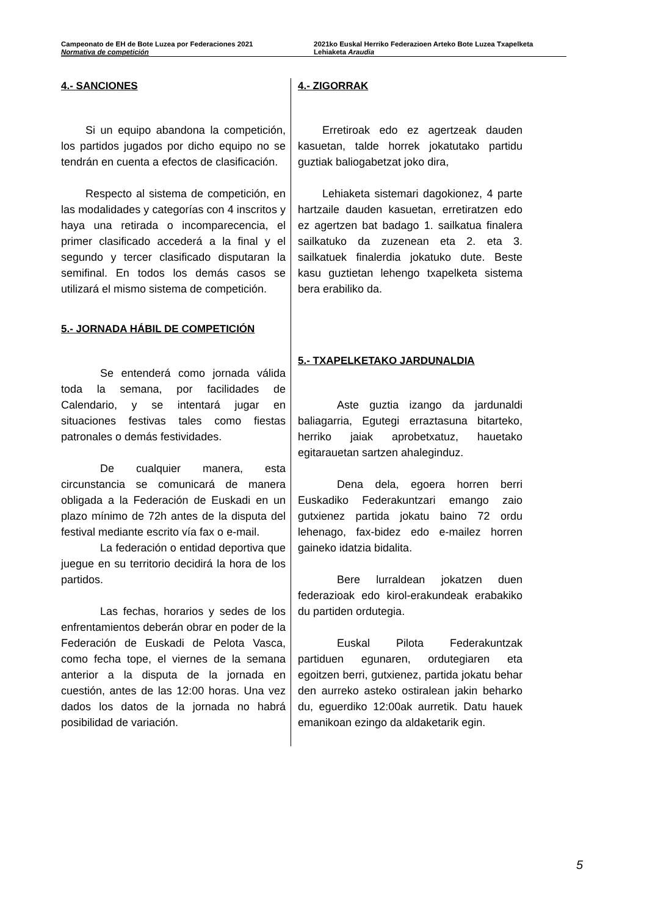Campeonato de EH de Bote Luzea por Federaciones 2021
Normativa de competición
2021ko Euskal Herriko Federazioen Arteko Bote Luzea Txapelketa
Lehiaketa Araudia
4.- SANCIONES
Si un equipo abandona la competición, los partidos jugados por dicho equipo no se tendrán en cuenta a efectos de clasificación.
Respecto al sistema de competición, en las modalidades y categorías con 4 inscritos y haya una retirada o incomparecencia, el primer clasificado accederá a la final y el segundo y tercer clasificado disputaran la semifinal. En todos los demás casos se utilizará el mismo sistema de competición.
5.- JORNADA HÁBIL DE COMPETICIÓN
Se entenderá como jornada válida toda la semana, por facilidades de Calendario, y se intentará jugar en situaciones festivas tales como fiestas patronales o demás festividades.
De cualquier manera, esta circunstancia se comunicará de manera obligada a la Federación de Euskadi en un plazo mínimo de 72h antes de la disputa del festival mediante escrito vía fax o e-mail.
La federación o entidad deportiva que juegue en su territorio decidirá la hora de los partidos.
Las fechas, horarios y sedes de los enfrentamientos deberán obrar en poder de la Federación de Euskadi de Pelota Vasca, como fecha tope, el viernes de la semana anterior a la disputa de la jornada en cuestión, antes de las 12:00 horas. Una vez dados los datos de la jornada no habrá posibilidad de variación.
4.- ZIGORRAK
Erretiroak edo ez agertzeak dauden kasuetan, talde horrek jokatutako partidu guztiak baliogabetzat joko dira,
Lehiaketa sistemari dagokionez, 4 parte hartzaile dauden kasuetan, erretiratzen edo ez agertzen bat badago 1. sailkatua finalera sailkatuko da zuzenean eta 2. eta 3. sailkatuek finalerdia jokatuko dute. Beste kasu guztietan lehengo txapelketa sistema bera erabiliko da.
5.- TXAPELKETAKO JARDUNALDIA
Aste guztia izango da jardunaldi baliagarria, Egutegi erraztasuna bitarteko, herriko jaiak aprobetxatuz, hauetako egitarauetan sartzen ahaleginduz.
Dena dela, egoera horren berri Euskadiko Federakuntzari emango zaio gutxienez partida jokatu baino 72 ordu lehenago, fax-bidez edo e-mailez horren gaineko idatzia bidalita.
Bere lurraldean jokatzen duen federazioak edo kirol-erakundeak erabakiko du partiden ordutegia.
Euskal Pilota Federakuntzak partiduen egunaren, ordutegiaren eta egoitzen berri, gutxienez, partida jokatu behar den aurreko asteko ostiralean jakin beharko du, eguerdiko 12:00ak aurretik. Datu hauek emanikoan ezingo da aldaketarik egin.
5